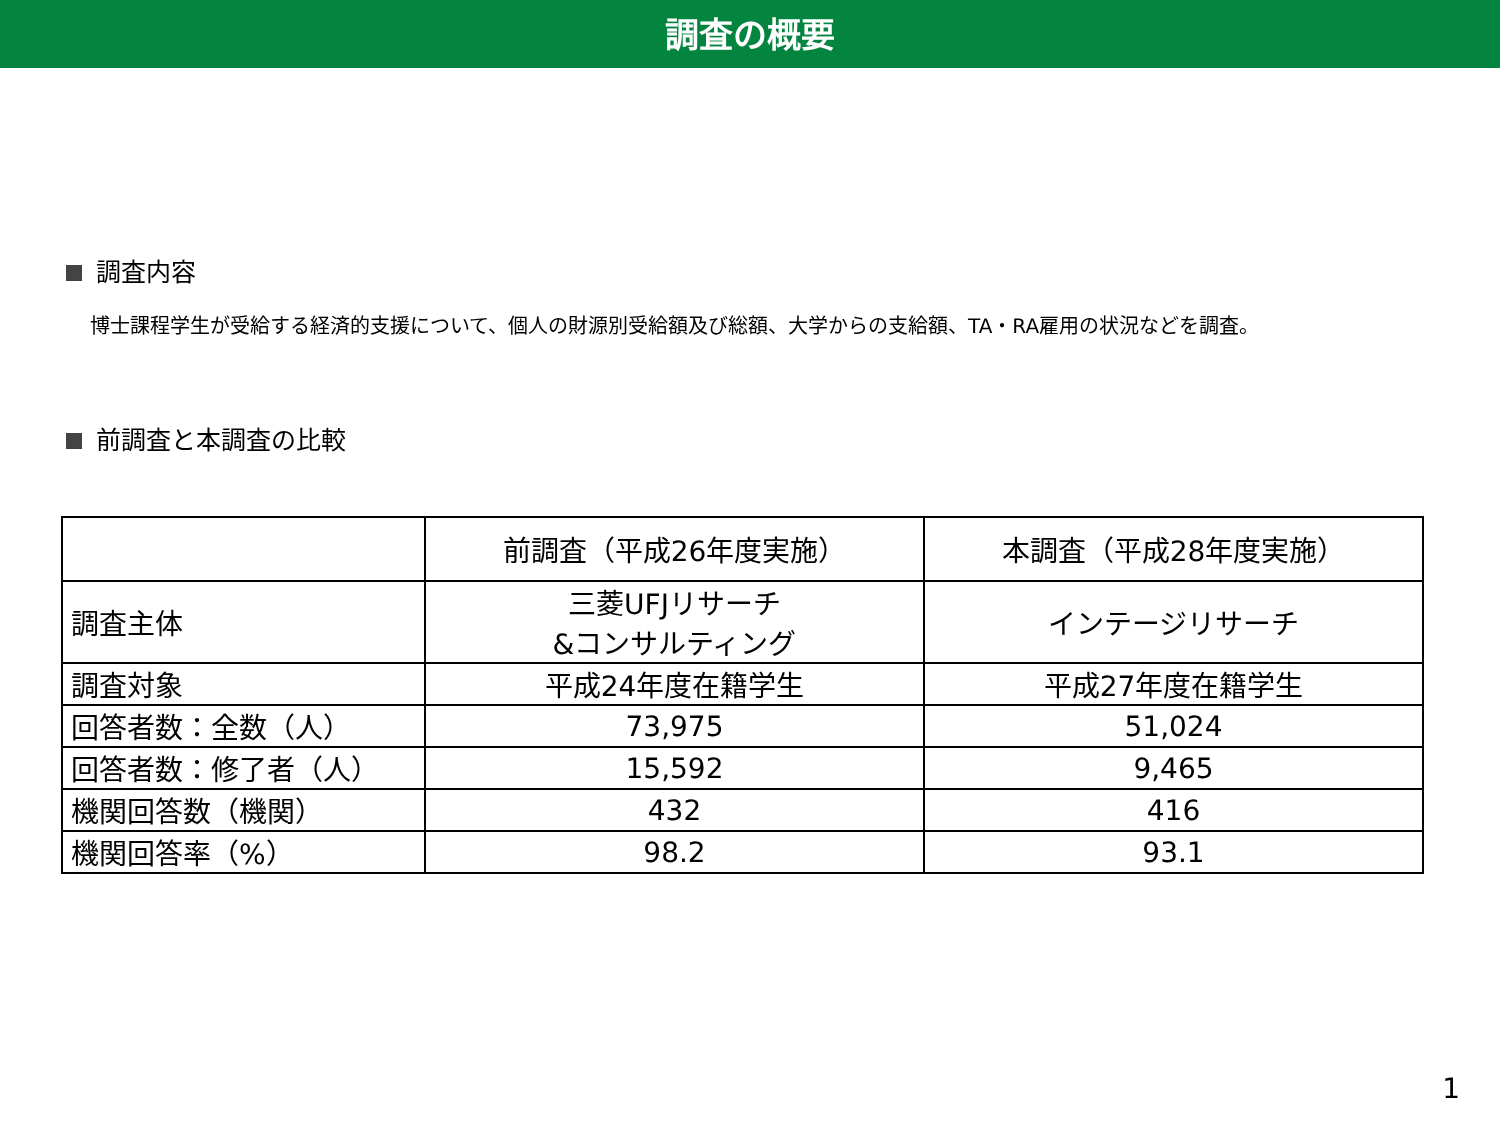調査の概要
調査内容
博士課程学生が受給する経済的支援について、個人の財源別受給額及び総額、大学からの支給額、TA・RA雇用の状況などを調査。
前調査と本調査の比較
| | 前調査（平成26年度実施） | 本調査（平成28年度実施） |
| --- | --- | --- |
| 調査主体 | 三菱UFJリサーチ &コンサルティング | インテージリサーチ |
| 調査対象 | 平成24年度在籍学生 | 平成27年度在籍学生 |
| 回答者数：全数（人） | 73,975 | 51,024 |
| 回答者数：修了者（人） | 15,592 | 9,465 |
| 機関回答数（機関） | 432 | 416 |
| 機関回答率（%） | 98.2 | 93.1 |
1